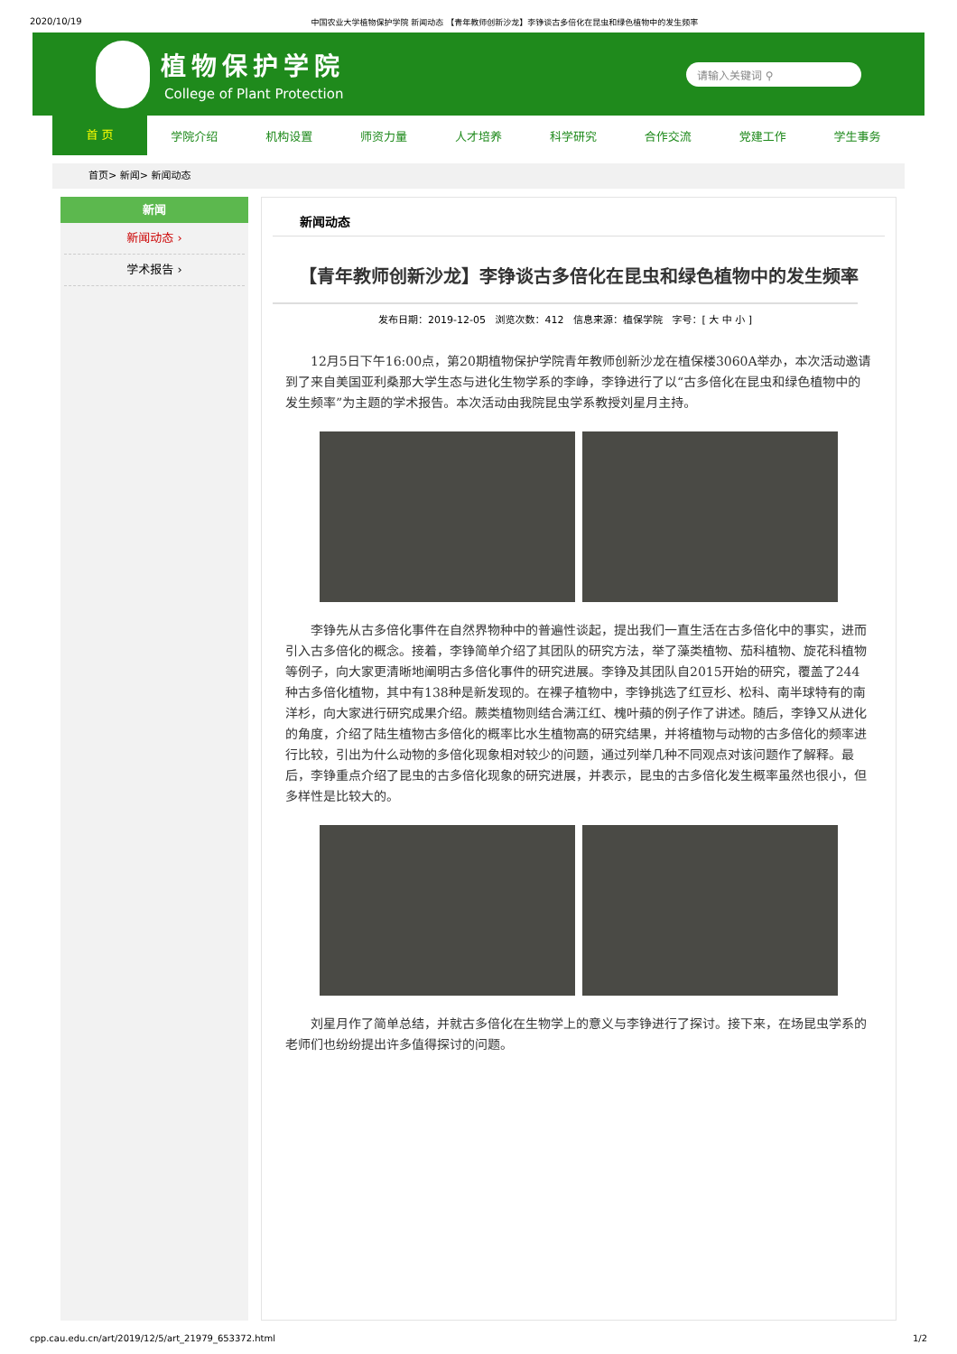2020/10/19 中国农业大学植物保护学院 新闻动态 【青年教师创新沙龙】李铮谈古多倍化在昆虫和绿色植物中的发生频率
植物保护学院
College of Plant Protection
请输入关键词 ⚲
首 页 学院介绍 机构设置 师资力量 人才培养 科学研究 合作交流 党建工作 学生事务
首页> 新闻> 新闻动态
新闻
新闻动态 ›
学术报告 ›
新闻动态
【青年教师创新沙龙】李铮谈古多倍化在昆虫和绿色植物中的发生频率
发布日期：2019-12-05 浏览次数：412 信息来源：植保学院 字号：[ 大 中 小 ]
12月5日下午16:00点，第20期植物保护学院青年教师创新沙龙在植保楼3060A举办，本次活动邀请到了来自美国亚利桑那大学生态与进化生物学系的李峥，李铮进行了以“古多倍化在昆虫和绿色植物中的发生频率”为主题的学术报告。本次活动由我院昆虫学系教授刘星月主持。
李铮先从古多倍化事件在自然界物种中的普遍性谈起，提出我们一直生活在古多倍化中的事实，进而引入古多倍化的概念。接着，李铮简单介绍了其团队的研究方法，举了藻类植物、茄科植物、旋花科植物等例子，向大家更清晰地阐明古多倍化事件的研究进展。李铮及其团队自2015开始的研究，覆盖了244种古多倍化植物，其中有138种是新发现的。在裸子植物中，李铮挑选了红豆杉、松科、南半球特有的南洋杉，向大家进行研究成果介绍。蕨类植物则结合满江红、槐叶蘋的例子作了讲述。随后，李铮又从进化的角度，介绍了陆生植物古多倍化的概率比水生植物高的研究结果，并将植物与动物的古多倍化的频率进行比较，引出为什么动物的多倍化现象相对较少的问题，通过列举几种不同观点对该问题作了解释。最后，李铮重点介绍了昆虫的古多倍化现象的研究进展，并表示，昆虫的古多倍化发生概率虽然也很小，但多样性是比较大的。
刘星月作了简单总结，并就古多倍化在生物学上的意义与李铮进行了探讨。接下来，在场昆虫学系的老师们也纷纷提出许多值得探讨的问题。
cpp.cau.edu.cn/art/2019/12/5/art_21979_653372.html 1/2